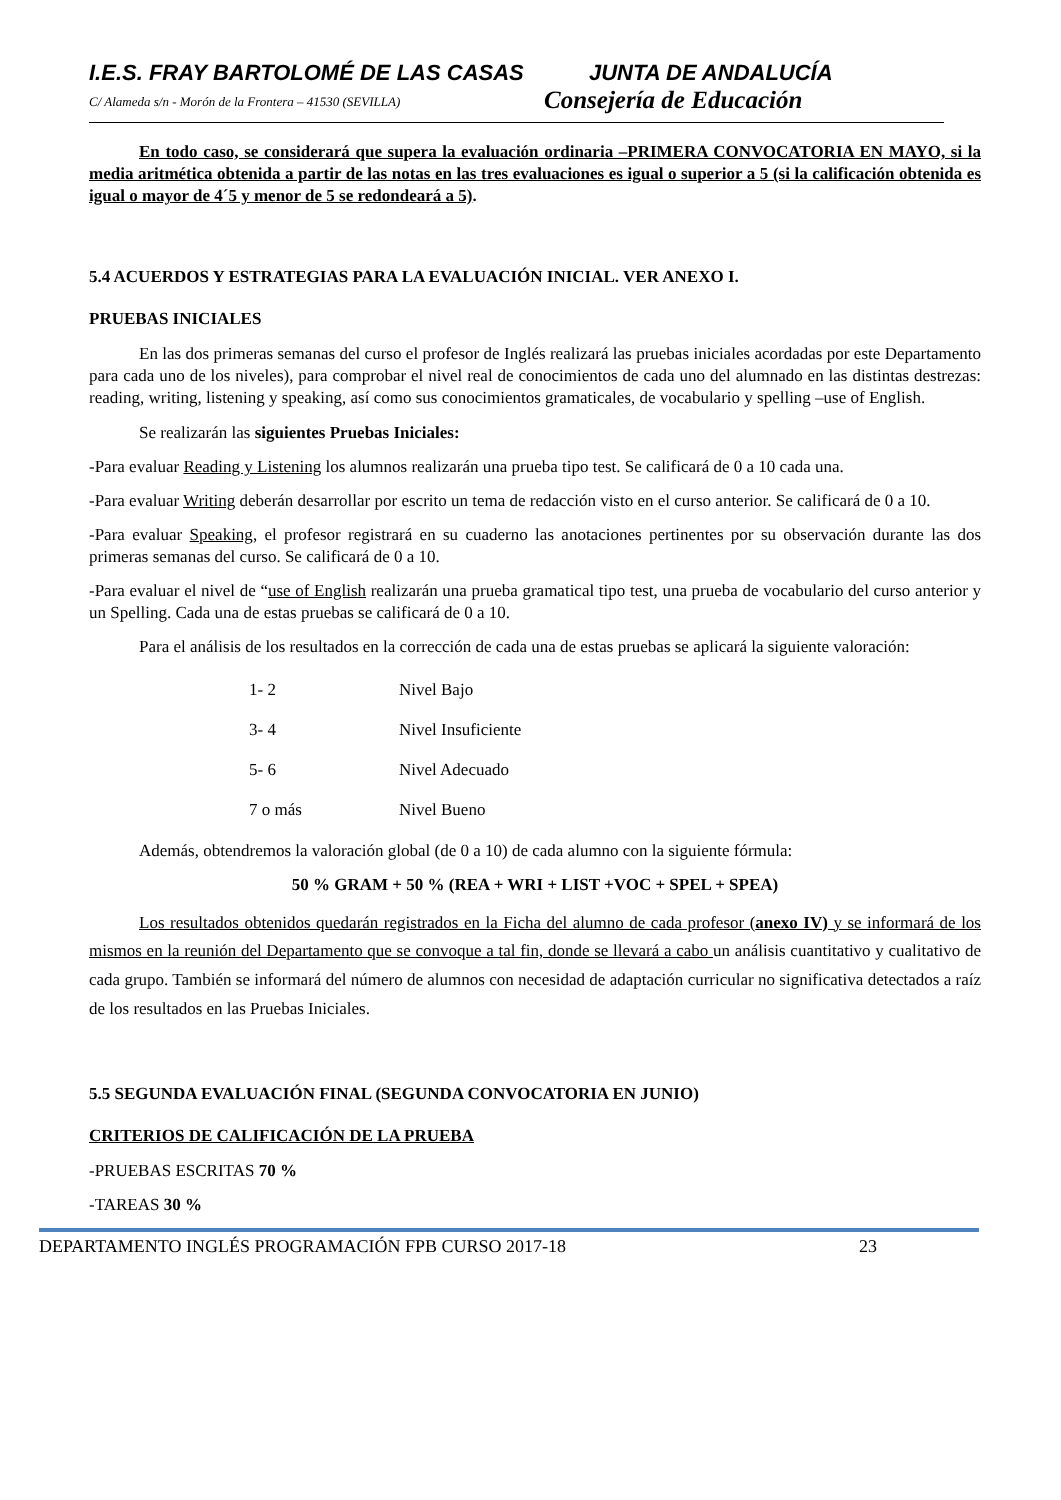I.E.S. FRAY BARTOLOMÉ DE LAS CASAS JUNTA DE ANDALUCÍA
C/ Alameda s/n - Morón de la Frontera – 41530 (SEVILLA)
Consejería de Educación
En todo caso, se considerará que supera la evaluación ordinaria –PRIMERA CONVOCATORIA EN MAYO, si la media aritmética obtenida a partir de las notas en las tres evaluaciones es igual o superior a 5 (si la calificación obtenida es igual o mayor de 4´5 y menor de 5 se redondeará a 5).
5.4 ACUERDOS Y ESTRATEGIAS PARA LA EVALUACIÓN INICIAL. VER ANEXO I.
PRUEBAS INICIALES
En las dos primeras semanas del curso el profesor de Inglés realizará las pruebas iniciales acordadas por este Departamento para cada uno de los niveles), para comprobar el nivel real de conocimientos de cada uno del alumnado en las distintas destrezas: reading, writing, listening y speaking, así como sus conocimientos gramaticales, de vocabulario y spelling –use of English.
Se realizarán las siguientes Pruebas Iniciales:
-Para evaluar Reading y Listening los alumnos realizarán una prueba tipo test. Se calificará de 0 a 10 cada una.
-Para evaluar Writing deberán desarrollar por escrito un tema de redacción visto en el curso anterior. Se calificará de 0 a 10.
-Para evaluar Speaking, el profesor registrará en su cuaderno las anotaciones pertinentes por su observación durante las dos primeras semanas del curso. Se calificará de 0 a 10.
-Para evaluar el nivel de “use of English realizarán una prueba gramatical tipo test, una prueba de vocabulario del curso anterior y un Spelling. Cada una de estas pruebas se calificará de 0 a 10.
Para el análisis de los resultados en la corrección de cada una de estas pruebas se aplicará la siguiente valoración:
| 1- 2 | Nivel Bajo |
| 3- 4 | Nivel Insuficiente |
| 5- 6 | Nivel Adecuado |
| 7 o más | Nivel Bueno |
Además, obtendremos la valoración global (de 0 a 10) de cada alumno con la siguiente fórmula:
50 % GRAM + 50 % (REA + WRI + LIST +VOC + SPEL + SPEA)
Los resultados obtenidos quedarán registrados en la Ficha del alumno de cada profesor (anexo IV) y se informará de los mismos en la reunión del Departamento que se convoque a tal fin, donde se llevará a cabo un análisis cuantitativo y cualitativo de cada grupo. También se informará del número de alumnos con necesidad de adaptación curricular no significativa detectados a raíz de los resultados en las Pruebas Iniciales.
5.5 SEGUNDA EVALUACIÓN FINAL (SEGUNDA CONVOCATORIA EN JUNIO)
CRITERIOS DE CALIFICACIÓN DE LA PRUEBA
-PRUEBAS ESCRITAS 70 %
-TAREAS 30 %
DEPARTAMENTO INGLÉS PROGRAMACIÓN FPB CURSO 2017-18 23